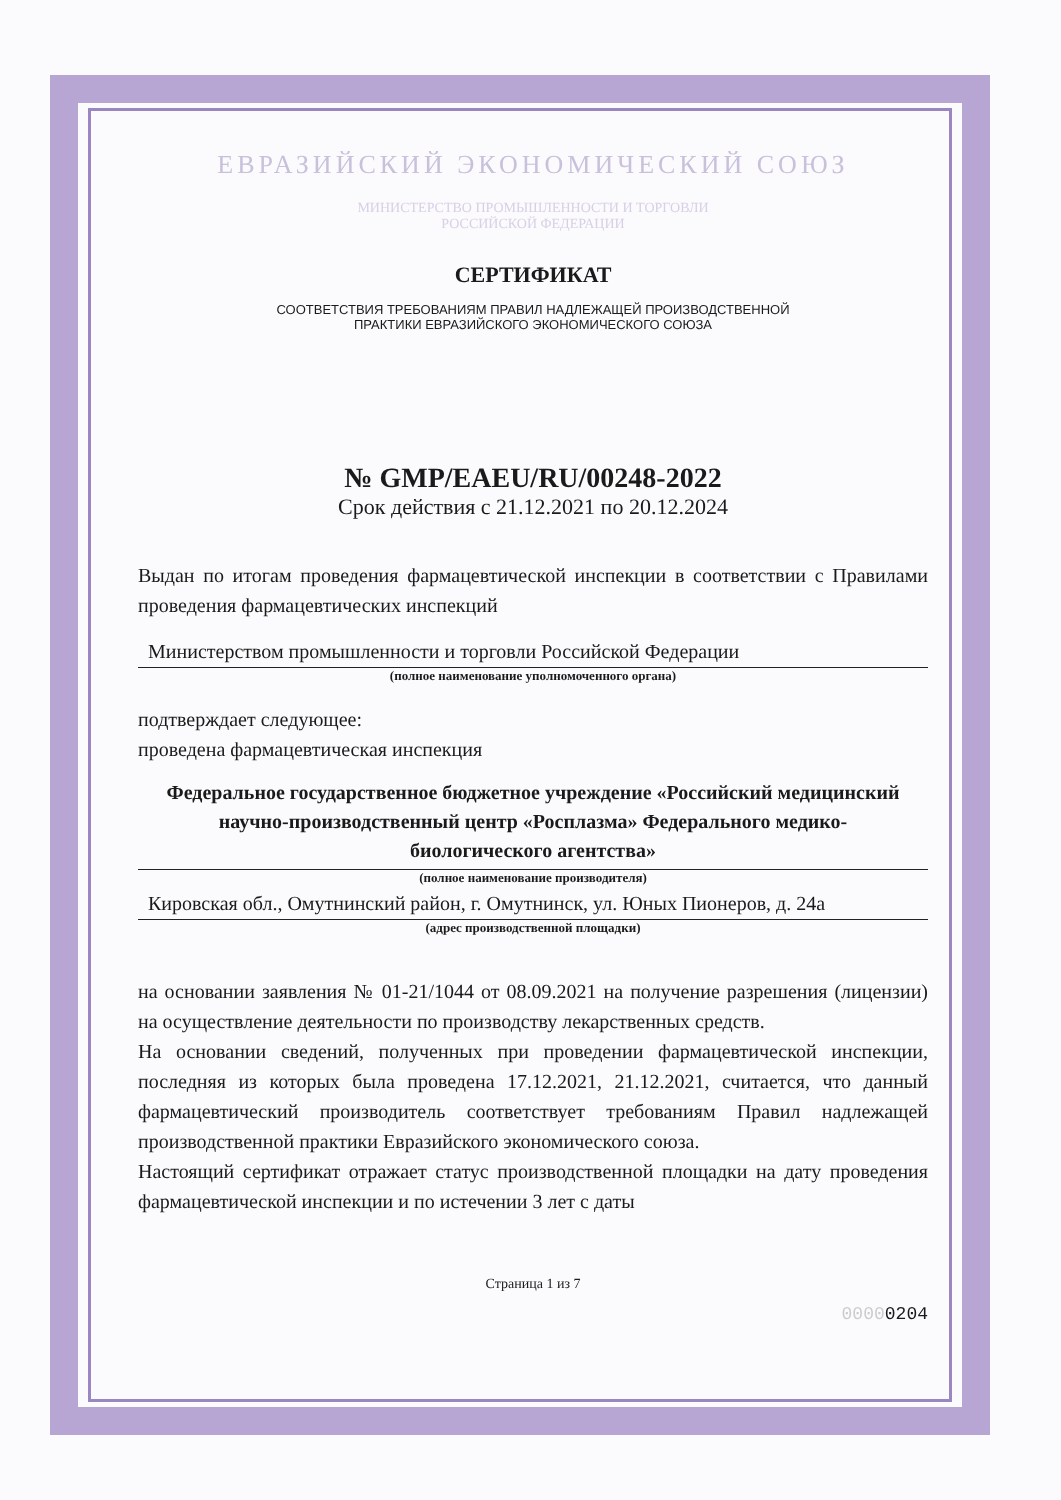ЕВРАЗИЙСКИЙ ЭКОНОМИЧЕСКИЙ СОЮЗ
МИНИСТЕРСТВО ПРОМЫШЛЕННОСТИ И ТОРГОВЛИ
РОССИЙСКОЙ ФЕДЕРАЦИИ
СЕРТИФИКАТ
СООТВЕТСТВИЯ ТРЕБОВАНИЯМ ПРАВИЛ НАДЛЕЖАЩЕЙ ПРОИЗВОДСТВЕННОЙ
ПРАКТИКИ ЕВРАЗИЙСКОГО ЭКОНОМИЧЕСКОГО СОЮЗА
№ GMP/EAEU/RU/00248-2022
Срок действия с 21.12.2021 по 20.12.2024
Выдан по итогам проведения фармацевтической инспекции в соответствии с Правилами проведения фармацевтических инспекций
Министерством промышленности и торговли Российской Федерации
(полное наименование уполномоченного органа)
подтверждает следующее:
проведена фармацевтическая инспекция
Федеральное государственное бюджетное учреждение «Российский медицинский научно-производственный центр «Росплазма» Федерального медико-биологического агентства»
(полное наименование производителя)
Кировская обл., Омутнинский район, г. Омутнинск, ул. Юных Пионеров, д. 24а
(адрес производственной площадки)
на основании заявления № 01-21/1044 от 08.09.2021 на получение разрешения (лицензии) на осуществление деятельности по производству лекарственных средств.
На основании сведений, полученных при проведении фармацевтической инспекции, последняя из которых была проведена 17.12.2021, 21.12.2021, считается, что данный фармацевтический производитель соответствует требованиям Правил надлежащей производственной практики Евразийского экономического союза.
Настоящий сертификат отражает статус производственной площадки на дату проведения фармацевтической инспекции и по истечении 3 лет с даты
Страница 1 из 7
00000204